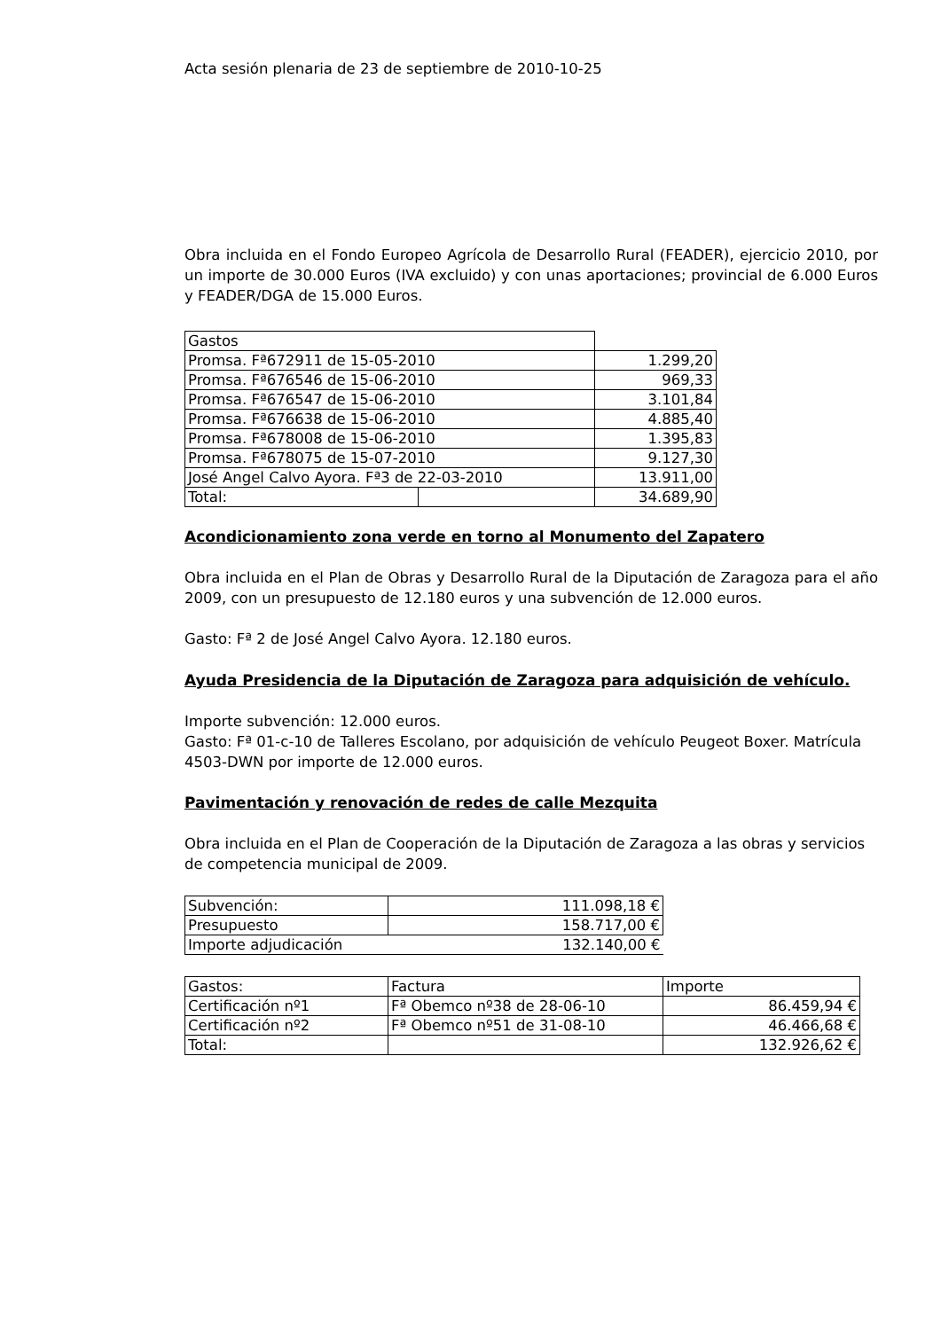Acta sesión plenaria de 23 de septiembre de 2010-10-25
Obra incluida en el Fondo Europeo Agrícola de Desarrollo Rural (FEADER), ejercicio 2010, por un importe de 30.000 Euros (IVA excluido) y con unas aportaciones; provincial de 6.000 Euros y FEADER/DGA de 15.000 Euros.
| Gastos | | |
| Promsa. Fª672911 de 15-05-2010 | | 1.299,20 |
| Promsa. Fª676546 de 15-06-2010 | | 969,33 |
| Promsa. Fª676547 de 15-06-2010 | | 3.101,84 |
| Promsa. Fª676638 de 15-06-2010 | | 4.885,40 |
| Promsa. Fª678008 de 15-06-2010 | | 1.395,83 |
| Promsa. Fª678075 de 15-07-2010 | | 9.127,30 |
| José Angel Calvo Ayora. Fª3 de 22-03-2010 | | 13.911,00 |
| Total: | | 34.689,90 |
Acondicionamiento zona verde en torno al Monumento del Zapatero
Obra incluida en el Plan de Obras y Desarrollo Rural de la Diputación de Zaragoza para el año 2009, con un presupuesto de 12.180 euros y una subvención de 12.000 euros.
Gasto: Fª 2 de José Angel Calvo Ayora. 12.180 euros.
Ayuda Presidencia de la Diputación de Zaragoza para adquisición de vehículo.
Importe subvención: 12.000 euros.
Gasto: Fª 01-c-10 de Talleres Escolano, por adquisición de vehículo Peugeot Boxer. Matrícula 4503-DWN por importe de 12.000 euros.
Pavimentación y renovación de redes de calle Mezquita
Obra incluida en el Plan de Cooperación de la Diputación de Zaragoza a las obras y servicios de competencia municipal de 2009.
| Subvención: | 111.098,18 € |
| Presupuesto | 158.717,00 € |
| Importe adjudicación | 132.140,00 € |
| Gastos: | Factura | Importe |
| Certificación nº1 | Fª Obemco nº38 de 28-06-10 | 86.459,94 € |
| Certificación nº2 | Fª Obemco nº51 de 31-08-10 | 46.466,68 € |
| Total: | | 132.926,62 € |